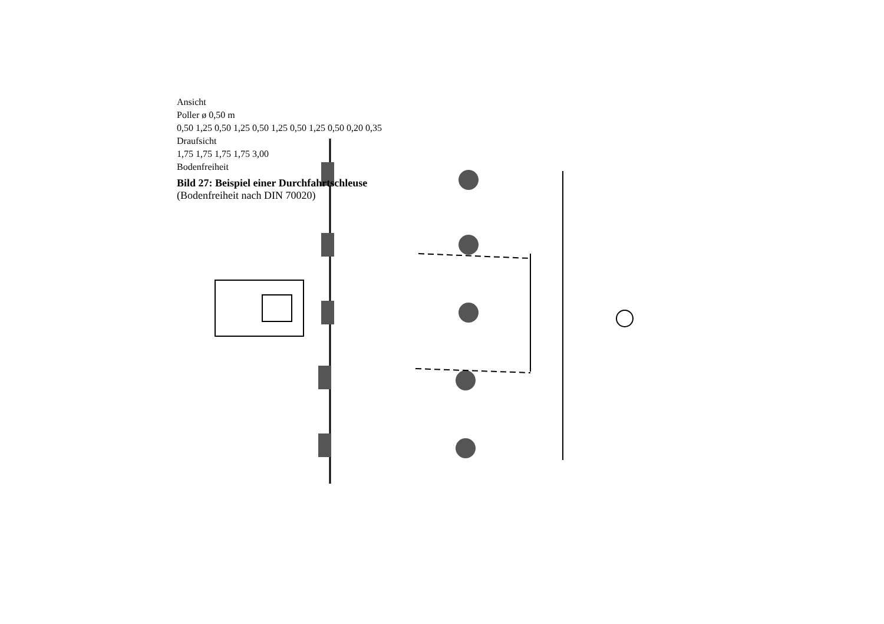Ansicht
Poller ø 0,50 m
0,50 1,25 0,50 1,25 0,50 1,25 0,50 1,25 0,50 0,20 0,35
Draufsicht
1,75 1,75 1,75 1,75 3,00
Bodenfreiheit
Bild 27: Beispiel einer Durchfahrtschleuse
(Bodenfreiheit nach DIN 70020)